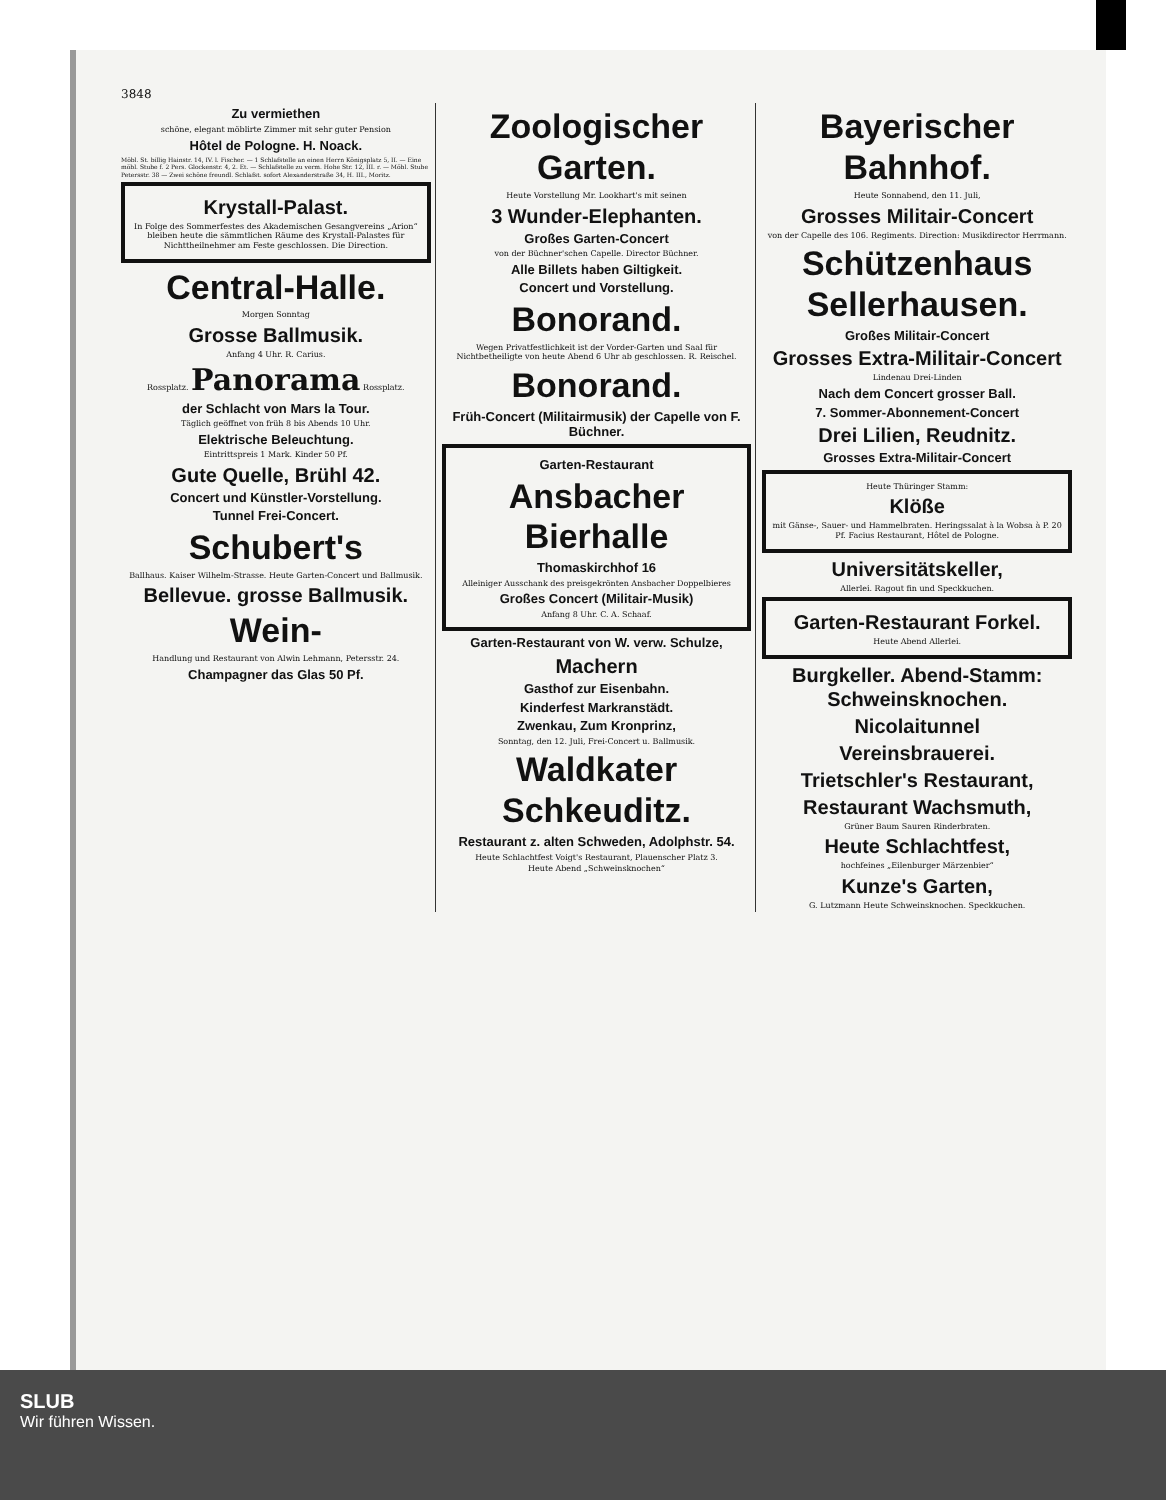3848
Zu vermiethen
schöne, elegant möblirte Zimmer mit sehr guter Pension
Hôtel de Pologne. H. Noack.
Möbl. St. billig Hainstr. 14, IV. l. Fischer. — 1 Schlafstelle an einen Herrn Königsplatz 5, II. — Eine möbl. Stube f. 2 Pers. Glockenstr. 4, 2. Et. — Schlafstelle zu verm. Hohe Str. 12, III. r. — Möbl. Stube Petersstr. 38 — Zwei schöne freundl. Schlafst. sofort Alexanderstraße 34, H. III., Moritz.
Krystall-Palast.
In Folge des Sommerfestes des Akademischen Gesangvereins „Arion“ bleiben heute die sämmtlichen Räume des Krystall-Palastes für Nichttheilnehmer am Feste geschlossen. Die Direction.
Central-Halle.
Morgen Sonntag
Grosse Ballmusik.
Anfang 4 Uhr. R. Carius.
Rossplatz. Panorama Rossplatz.
der Schlacht von Mars la Tour.
Täglich geöffnet von früh 8 bis Abends 10 Uhr.
Elektrische Beleuchtung.
Eintrittspreis 1 Mark. Kinder 50 Pf.
Gute Quelle, Brühl 42.
Concert und Künstler-Vorstellung.
Tunnel Frei-Concert.
Schubert's
Ballhaus. Kaiser Wilhelm-Strasse. Heute Garten-Concert und Ballmusik.
Bellevue. grosse Ballmusik.
Wein-
Handlung und Restaurant von Alwin Lehmann, Petersstr. 24.
Champagner das Glas 50 Pf.
Zoologischer Garten.
Heute Vorstellung Mr. Lookhart's mit seinen
3 Wunder-Elephanten.
Großes Garten-Concert
von der Büchner'schen Capelle. Director Büchner.
Alle Billets haben Giltigkeit.
Concert und Vorstellung.
Bonorand.
Wegen Privatfestlichkeit ist der Vorder-Garten und Saal für Nichtbetheiligte von heute Abend 6 Uhr ab geschlossen. R. Reischel.
Bonorand.
Früh-Concert (Militairmusik) der Capelle von F. Büchner.
Garten-Restaurant
Ansbacher Bierhalle
Thomaskirchhof 16
Alleiniger Ausschank des preisgekrönten Ansbacher Doppelbieres
Großes Concert (Militair-Musik)
Anfang 8 Uhr. C. A. Schaaf.
Garten-Restaurant von W. verw. Schulze,
Machern
Gasthof zur Eisenbahn.
Kinderfest Markranstädt.
Zwenkau, Zum Kronprinz,
Sonntag, den 12. Juli, Frei-Concert u. Ballmusik.
Waldkater Schkeuditz.
Restaurant z. alten Schweden, Adolphstr. 54.
Heute Schlachtfest Voigt's Restaurant, Plauenscher Platz 3.
Heute Abend „Schweinsknochen“
Bayerischer Bahnhof.
Heute Sonnabend, den 11. Juli,
Grosses Militair-Concert
von der Capelle des 106. Regiments. Direction: Musikdirector Herrmann.
Schützenhaus Sellerhausen.
Großes Militair-Concert
Grosses Extra-Militair-Concert
Lindenau Drei-Linden
Nach dem Concert grosser Ball.
7. Sommer-Abonnement-Concert
Drei Lilien, Reudnitz.
Grosses Extra-Militair-Concert
Heute Thüringer Stamm:
Klöße
mit Gänse-, Sauer- und Hammelbraten. Heringssalat à la Wobsa à P. 20 Pf. Facius Restaurant, Hôtel de Pologne.
Universitätskeller,
Allerlei. Ragout fin und Speckkuchen.
Garten-Restaurant Forkel.
Heute Abend Allerlei.
Burgkeller. Abend-Stamm: Schweinsknochen.
Nicolaitunnel
Vereinsbrauerei.
Trietschler's Restaurant,
Restaurant Wachsmuth,
Grüner Baum Sauren Rinderbraten.
Heute Schlachtfest,
hochfeines „Eilenburger Märzenbier“
Kunze's Garten,
G. Lutzmann Heute Schweinsknochen. Speckkuchen.
SLUB
Wir führen Wissen.